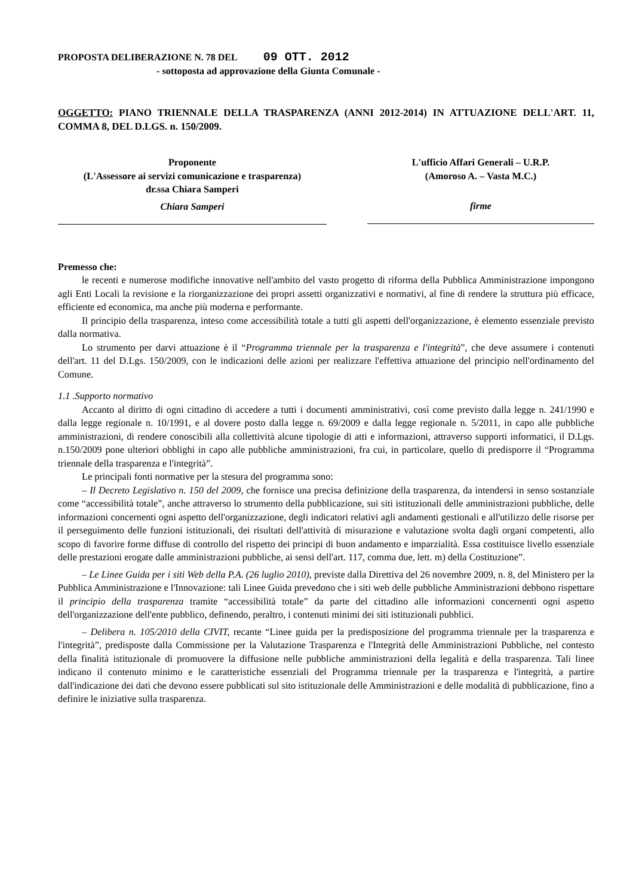PROPOSTA DELIBERAZIONE N. 78 DEL 09 OTT. 2012
- sottoposta ad approvazione della Giunta Comunale -
OGGETTO: PIANO TRIENNALE DELLA TRASPARENZA (ANNI 2012-2014) IN ATTUAZIONE DELL'ART. 11, COMMA 8, DEL D.LGS. n. 150/2009.
Proponente
(L'Assessore ai servizi comunicazione e trasparenza)
dr.ssa Chiara Samperi
Chiara Samperi
L'ufficio Affari Generali – U.R.P.
(Amoroso A. – Vasta M.C.)
firme
Premesso che:
le recenti e numerose modifiche innovative nell'ambito del vasto progetto di riforma della Pubblica Amministrazione impongono agli Enti Locali la revisione e la riorganizzazione dei propri assetti organizzativi e normativi, al fine di rendere la struttura più efficace, efficiente ed economica, ma anche più moderna e performante.
Il principio della trasparenza, inteso come accessibilità totale a tutti gli aspetti dell'organizzazione, è elemento essenziale previsto dalla normativa.
Lo strumento per darvi attuazione è il “Programma triennale per la trasparenza e l'integrità”, che deve assumere i contenuti dell'art. 11 del D.Lgs. 150/2009, con le indicazioni delle azioni per realizzare l'effettiva attuazione del principio nell'ordinamento del Comune.
1.1 .Supporto normativo
Accanto al diritto di ogni cittadino di accedere a tutti i documenti amministrativi, così come previsto dalla legge n. 241/1990 e dalla legge regionale n. 10/1991, e al dovere posto dalla legge n. 69/2009 e dalla legge regionale n. 5/2011, in capo alle pubbliche amministrazioni, di rendere conoscibili alla collettività alcune tipologie di atti e informazioni, attraverso supporti informatici, il D.Lgs. n.150/2009 pone ulteriori obblighi in capo alle pubbliche amministrazioni, fra cui, in particolare, quello di predisporre il “Programma triennale della trasparenza e l'integrità”.
Le principali fonti normative per la stesura del programma sono:
– Il Decreto Legislativo n. 150 del 2009, che fornisce una precisa definizione della trasparenza, da intendersi in senso sostanziale come “accessibilità totale”, anche attraverso lo strumento della pubblicazione, sui siti istituzionali delle amministrazioni pubbliche, delle informazioni concernenti ogni aspetto dell'organizzazione, degli indicatori relativi agli andamenti gestionali e all'utilizzo delle risorse per il perseguimento delle funzioni istituzionali, dei risultati dell'attività di misurazione e valutazione svolta dagli organi competenti, allo scopo di favorire forme diffuse di controllo del rispetto dei principi di buon andamento e imparzialità. Essa costituisce livello essenziale delle prestazioni erogate dalle amministrazioni pubbliche, ai sensi dell'art. 117, comma due, lett. m) della Costituzione”.
– Le Linee Guida per i siti Web della P.A. (26 luglio 2010), previste dalla Direttiva del 26 novembre 2009, n. 8, del Ministero per la Pubblica Amministrazione e l'Innovazione: tali Linee Guida prevedono che i siti web delle pubbliche Amministrazioni debbono rispettare il principio della trasparenza tramite “accessibilità totale” da parte del cittadino alle informazioni concernenti ogni aspetto dell'organizzazione dell'ente pubblico, definendo, peraltro, i contenuti minimi dei siti istituzionali pubblici.
– Delibera n. 105/2010 della CIVIT, recante “Linee guida per la predisposizione del programma triennale per la trasparenza e l'integrità”, predisposte dalla Commissione per la Valutazione Trasparenza e l'Integrità delle Amministrazioni Pubbliche, nel contesto della finalità istituzionale di promuovere la diffusione nelle pubbliche amministrazioni della legalità e della trasparenza. Tali linee indicano il contenuto minimo e le caratteristiche essenziali del Programma triennale per la trasparenza e l'integrità, a partire dall'indicazione dei dati che devono essere pubblicati sul sito istituzionale delle Amministrazioni e delle modalità di pubblicazione, fino a definire le iniziative sulla trasparenza.